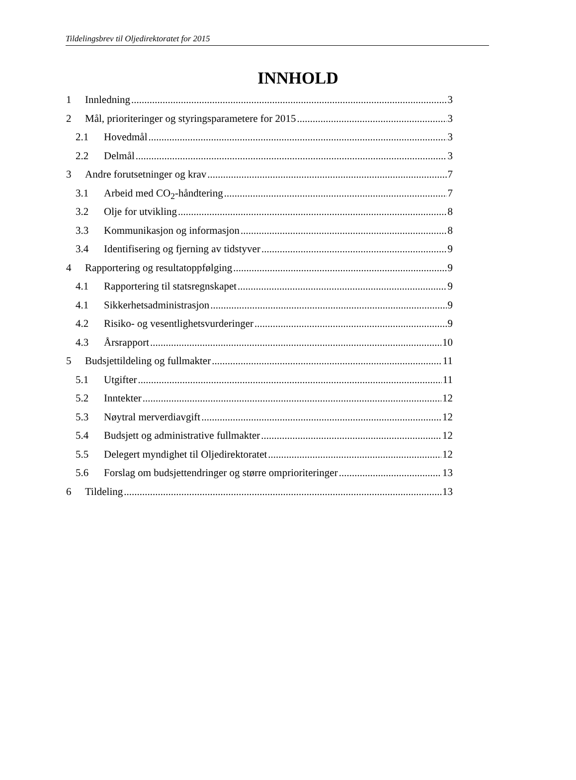Tildelingsbrev til Oljedirektoratet for 2015
INNHOLD
1 Innledning 3
2 Mål, prioriteringer og styringsparametere for 2015 3
2.1 Hovedmål 3
2.2 Delmål 3
3 Andre forutsetninger og krav 7
3.1 Arbeid med CO<sub>2</sub>-håndtering 7
3.2 Olje for utvikling 8
3.3 Kommunikasjon og informasjon 8
3.4 Identifisering og fjerning av tidstyver 9
4 Rapportering og resultatoppfølging 9
4.1 Rapportering til statsregnskapet 9
4.1 Sikkerhetsadministrasjon 9
4.2 Risiko- og vesentlighetsvurderinger 9
4.3 Årsrapport 10
5 Budsjettildeling og fullmakter 11
5.1 Utgifter 11
5.2 Inntekter 12
5.3 Nøytral merverdiavgift 12
5.4 Budsjett og administrative fullmakter 12
5.5 Delegert myndighet til Oljedirektoratet 12
5.6 Forslag om budsjettendringer og større omprioriteringer 13
6 Tildeling 13